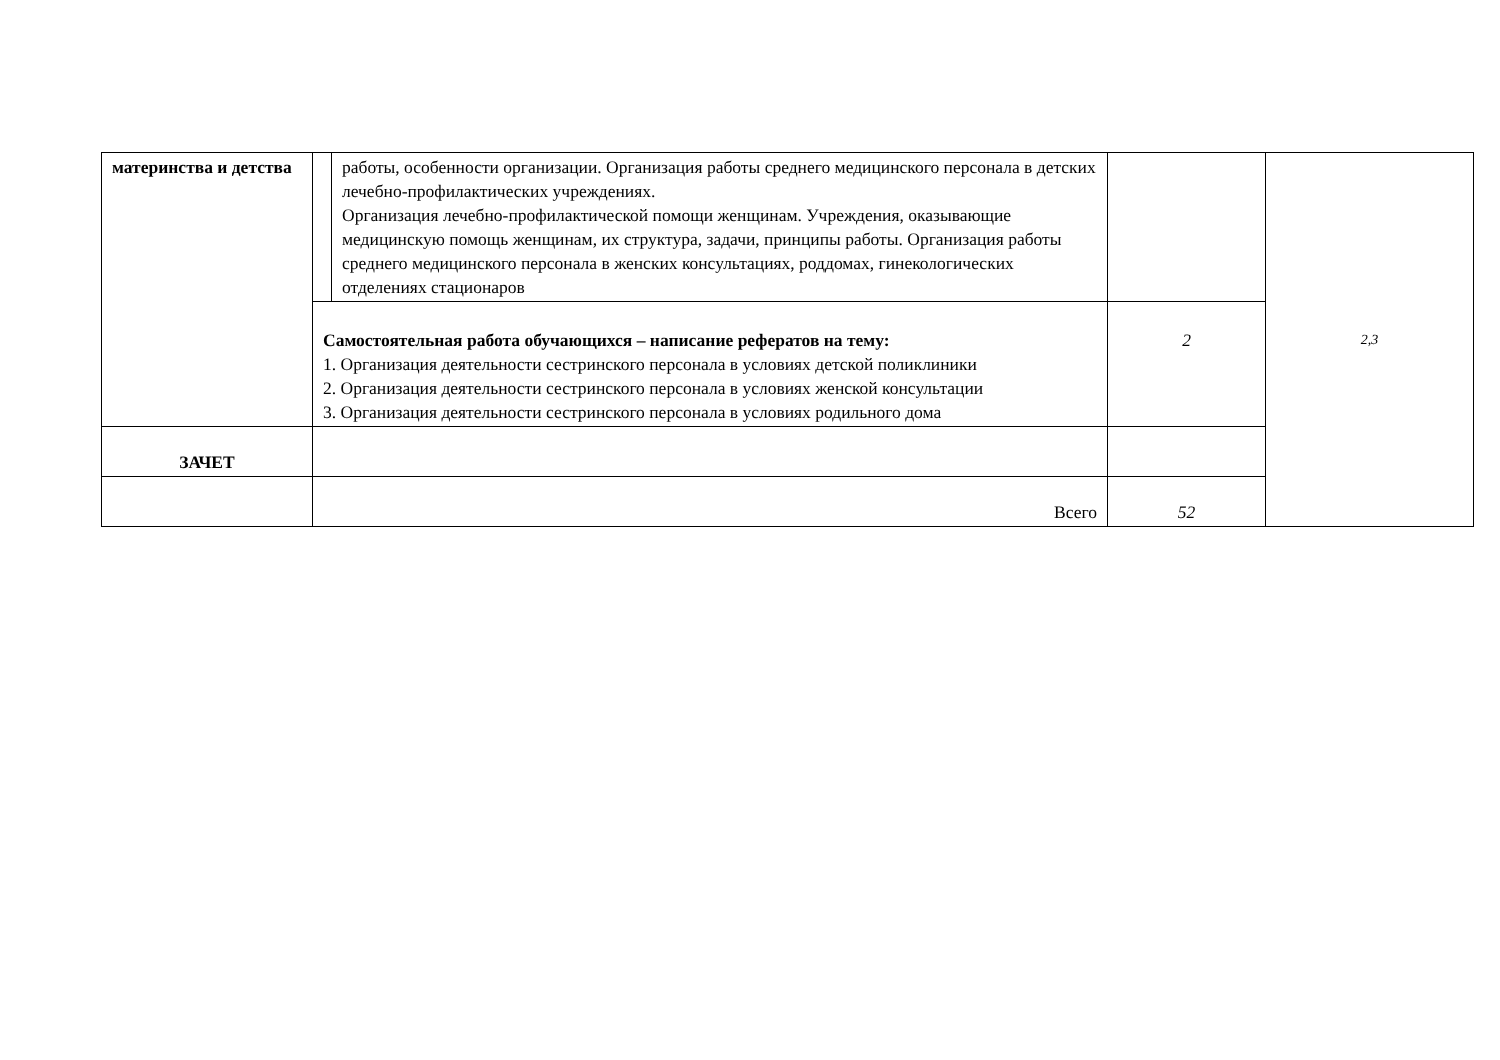| материнства и детства | | работы, особенности организации. Организация работы среднего медицинского персонала в детских лечебно-профилактических учреждениях. Организация лечебно-профилактической помощи женщинам. Учреждения, оказывающие медицинскую помощь женщинам, их структура, задачи, принципы работы. Организация работы среднего медицинского персонала в женских консультациях, роддомах, гинекологических отделениях стационаров | | 2,3 |
| | Самостоятельная работа обучающихся – написание рефератов на тему: 1. Организация деятельности сестринского персонала в условиях детской поликлиники 2. Организация деятельности сестринского персонала в условиях женской консультации 3. Организация деятельности сестринского персонала в условиях родильного дома | | 2 | |
| ЗАЧЕТ | | | | |
| | Всего | | 52 | |